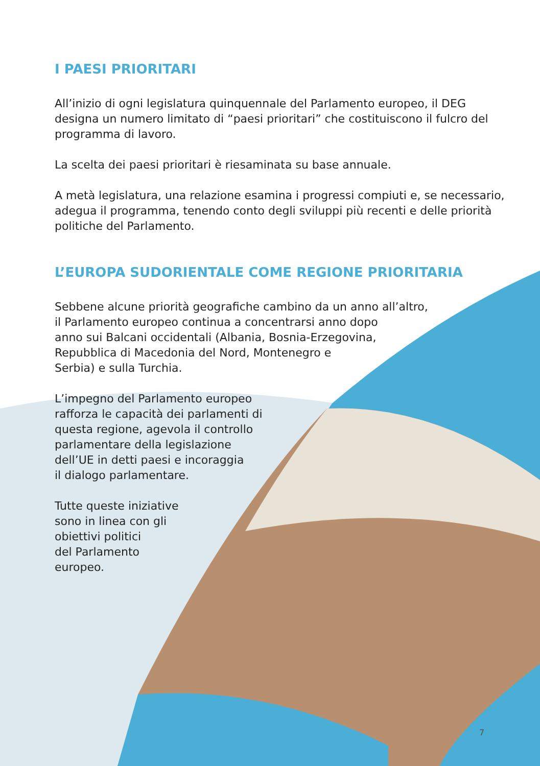I PAESI PRIORITARI
All’inizio di ogni legislatura quinquennale del Parlamento europeo, il DEG
designa un numero limitato di “paesi prioritari” che costituiscono il fulcro del
programma di lavoro.
La scelta dei paesi prioritari è riesaminata su base annuale.
A metà legislatura, una relazione esamina i progressi compiuti e, se necessario,
adegua il programma, tenendo conto degli sviluppi più recenti e delle priorità
politiche del Parlamento.
L’EUROPA SUDORIENTALE COME REGIONE PRIORITARIA
Sebbene alcune priorità geografiche cambino da un anno all’altro,
il Parlamento europeo continua a concentrarsi anno dopo
anno sui Balcani occidentali (Albania, Bosnia-Erzegovina,
Repubblica di Macedonia del Nord, Montenegro e
Serbia) e sulla Turchia.
L’impegno del Parlamento europeo
rafforza le capacità dei parlamenti di
questa regione, agevola il controllo
parlamentare della legislazione
dell’UE in detti paesi e incoraggia
il dialogo parlamentare.
Tutte queste iniziative
sono in linea con gli
obiettivi politici
del Parlamento
europeo.
7